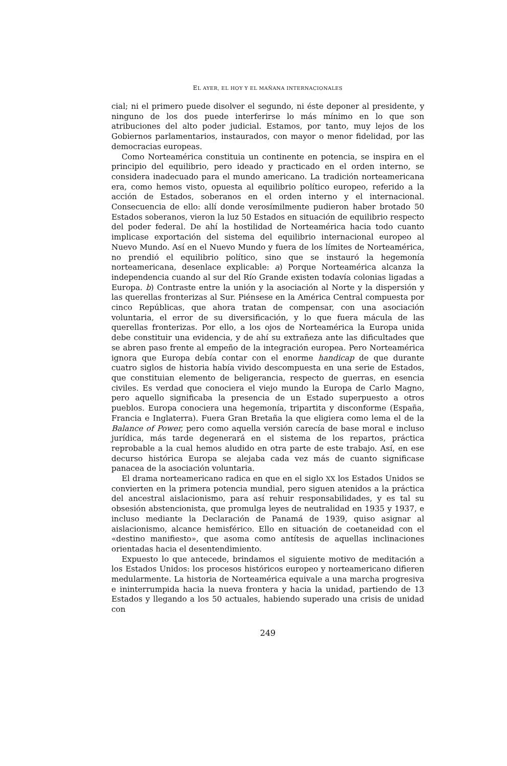EL AYER, EL HOY Y EL MAÑANA INTERNACIONALES
cial; ni el primero puede disolver el segundo, ni éste deponer al presidente, y ninguno de los dos puede interferirse lo más mínimo en lo que son atribuciones del alto poder judicial. Estamos, por tanto, muy lejos de los Gobiernos parlamentarios, instaurados, con mayor o menor fidelidad, por las democracias europeas.
Como Norteamérica constituia un continente en potencia, se inspira en el principio del equilibrio, pero ideado y practicado en el orden interno, se considera inadecuado para el mundo americano. La tradición norteamericana era, como hemos visto, opuesta al equilibrio político europeo, referido a la acción de Estados, soberanos en el orden interno y el internacional. Consecuencia de ello: allí donde verosímilmente pudieron haber brotado 50 Estados soberanos, vieron la luz 50 Estados en situación de equilibrio respecto del poder federal. De ahí la hostilidad de Norteamérica hacia todo cuanto implicase exportación del sistema del equilibrio internacional europeo al Nuevo Mundo. Así en el Nuevo Mundo y fuera de los límites de Norteamérica, no prendió el equilibrio político, sino que se instauró la hegemonía norteamericana, desenlace explicable: a) Porque Norteamérica alcanza la independencia cuando al sur del Río Grande existen todavía colonias ligadas a Europa. b) Contraste entre la unión y la asociación al Norte y la dispersión y las querellas fronterizas al Sur. Piénsese en la América Central compuesta por cinco Repúblicas, que ahora tratan de compensar, con una asociación voluntaria, el error de su diversificación, y lo que fuera mácula de las querellas fronterizas. Por ello, a los ojos de Norteamérica la Europa unida debe constituir una evidencia, y de ahí su extrañeza ante las dificultades que se abren paso frente al empeño de la integración europea. Pero Norteamérica ignora que Europa debía contar con el enorme handicap de que durante cuatro siglos de historia había vivido descompuesta en una serie de Estados, que constituian elemento de beligerancia, respecto de guerras, en esencia civiles. Es verdad que conociera el viejo mundo la Europa de Carlo Magno, pero aquello significaba la presencia de un Estado superpuesto a otros pueblos. Europa conociera una hegemonía, tripartita y disconforme (España, Francia e Inglaterra). Fuera Gran Bretaña la que eligiera como lema el de la Balance of Power, pero como aquella versión carecía de base moral e incluso jurídica, más tarde degenerará en el sistema de los repartos, práctica reprobable a la cual hemos aludido en otra parte de este trabajo. Así, en ese decurso histórica Europa se alejaba cada vez más de cuanto significase panacea de la asociación voluntaria.
El drama norteamericano radica en que en el siglo XX los Estados Unidos se convierten en la primera potencia mundial, pero siguen atenidos a la práctica del ancestral aislacionismo, para así rehuir responsabilidades, y es tal su obsesión abstencionista, que promulga leyes de neutralidad en 1935 y 1937, e incluso mediante la Declaración de Panamá de 1939, quiso asignar al aislacionismo, alcance hemisférico. Ello en situación de coetaneidad con el «destino manifiesto», que asoma como antítesis de aquellas inclinaciones orientadas hacia el desentendimiento.
Expuesto lo que antecede, brindamos el siguiente motivo de meditación a los Estados Unidos: los procesos históricos europeo y norteamericano difieren medularmente. La historia de Norteamérica equivale a una marcha progresiva e ininterrumpida hacia la nueva frontera y hacia la unidad, partiendo de 13 Estados y llegando a los 50 actuales, habiendo superado una crisis de unidad con
249